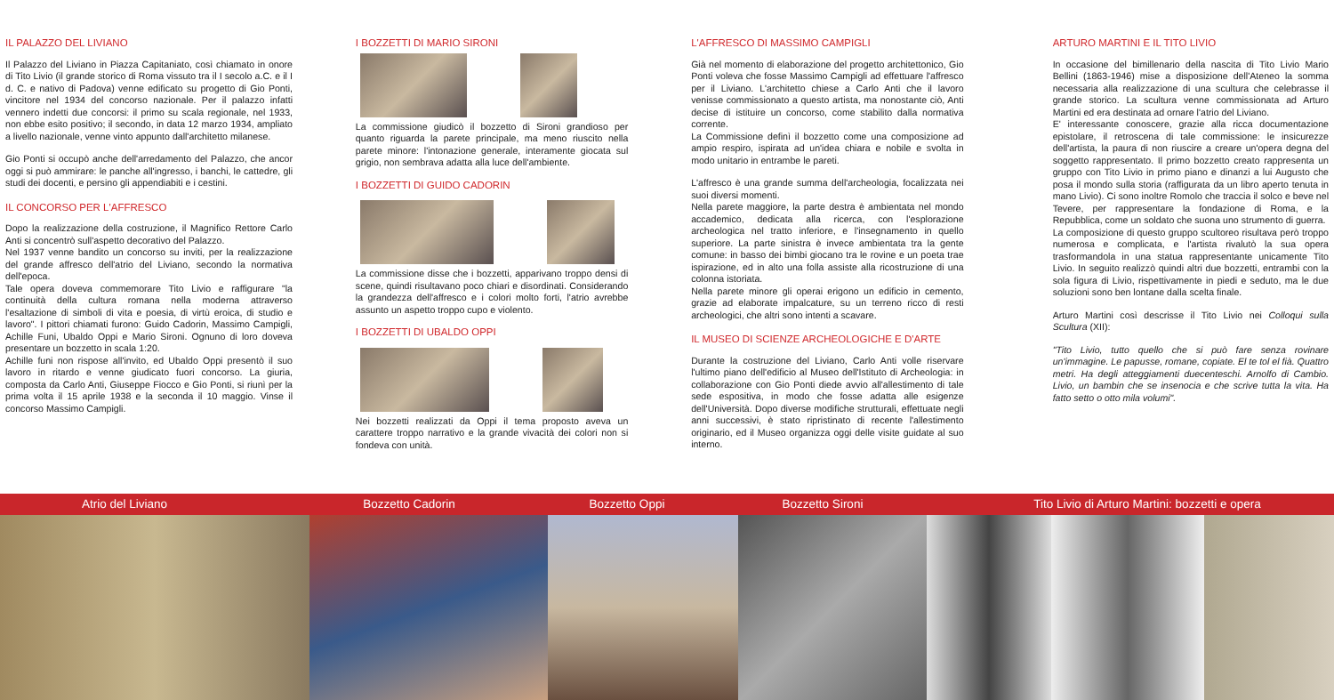IL PALAZZO DEL LIVIANO
Il Palazzo del Liviano in Piazza Capitaniato, così chiamato in onore di Tito Livio (il grande storico di Roma vissuto tra il I secolo a.C. e il I d. C. e nativo di Padova) venne edificato su progetto di Gio Ponti, vincitore nel 1934 del concorso nazionale. Per il palazzo infatti vennero indetti due concorsi: il primo su scala regionale, nel 1933, non ebbe esito positivo; il secondo, in data 12 marzo 1934, ampliato a livello nazionale, venne vinto appunto dall'architetto milanese.
Gio Ponti si occupò anche dell'arredamento del Palazzo, che ancor oggi si può ammirare: le panche all'ingresso, i banchi, le cattedre, gli studi dei docenti, e persino gli appendiabiti e i cestini.
IL CONCORSO PER L'AFFRESCO
Dopo la realizzazione della costruzione, il Magnifico Rettore Carlo Anti si concentrò sull'aspetto decorativo del Palazzo.
Nel 1937 venne bandito un concorso su inviti, per la realizzazione del grande affresco dell'atrio del Liviano, secondo la normativa dell'epoca.
Tale opera doveva commemorare Tito Livio e raffigurare "la continuità della cultura romana nella moderna attraverso l'esaltazione di simboli di vita e poesia, di virtù eroica, di studio e lavoro". I pittori chiamati furono: Guido Cadorin, Massimo Campigli, Achille Funi, Ubaldo Oppi e Mario Sironi. Ognuno di loro doveva presentare un bozzetto in scala 1:20.
Achille funi non rispose all'invito, ed Ubaldo Oppi presentò il suo lavoro in ritardo e venne giudicato fuori concorso. La giuria, composta da Carlo Anti, Giuseppe Fiocco e Gio Ponti, si riunì per la prima volta il 15 aprile 1938 e la seconda il 10 maggio. Vinse il concorso Massimo Campigli.
I BOZZETTI DI MARIO SIRONI
La commissione giudicò il bozzetto di Sironi grandioso per quanto riguarda la parete principale, ma meno riuscito nella parete minore: l'intonazione generale, interamente giocata sul grigio, non sembrava adatta alla luce dell'ambiente.
I BOZZETTI DI GUIDO CADORIN
La commissione disse che i bozzetti, apparivano troppo densi di scene, quindi risultavano poco chiari e disordinati. Considerando la grandezza dell'affresco e i colori molto forti, l'atrio avrebbe assunto un aspetto troppo cupo e violento.
I BOZZETTI DI UBALDO OPPI
Nei bozzetti realizzati da Oppi il tema proposto aveva un carattere troppo narrativo e la grande vivacità dei colori non si fondeva con unità.
L'AFFRESCO DI MASSIMO CAMPIGLI
Già nel momento di elaborazione del progetto architettonico, Gio Ponti voleva che fosse Massimo Campigli ad effettuare l'affresco per il Liviano. L'architetto chiese a Carlo Anti che il lavoro venisse commissionato a questo artista, ma nonostante ciò, Anti decise di istituire un concorso, come stabilito dalla normativa corrente.
La Commissione definì il bozzetto come una composizione ad ampio respiro, ispirata ad un'idea chiara e nobile e svolta in modo unitario in entrambe le pareti.
L'affresco è una grande summa dell'archeologia, focalizzata nei suoi diversi momenti.
Nella parete maggiore, la parte destra è ambientata nel mondo accademico, dedicata alla ricerca, con l'esplorazione archeologica nel tratto inferiore, e l'insegnamento in quello superiore. La parte sinistra è invece ambientata tra la gente comune: in basso dei bimbi giocano tra le rovine e un poeta trae ispirazione, ed in alto una folla assiste alla ricostruzione di una colonna istoriata.
Nella parete minore gli operai erigono un edificio in cemento, grazie ad elaborate impalcature, su un terreno ricco di resti archeologici, che altri sono intenti a scavare.
IL MUSEO DI SCIENZE ARCHEOLOGICHE E D'ARTE
Durante la costruzione del Liviano, Carlo Anti volle riservare l'ultimo piano dell'edificio al Museo dell'Istituto di Archeologia: in collaborazione con Gio Ponti diede avvio all'allestimento di tale sede espositiva, in modo che fosse adatta alle esigenze dell'Università. Dopo diverse modifiche strutturali, effettuate negli anni successivi, è stato ripristinato di recente l'allestimento originario, ed il Museo organizza oggi delle visite guidate al suo interno.
ARTURO MARTINI E IL TITO LIVIO
In occasione del bimillenario della nascita di Tito Livio Mario Bellini (1863-1946) mise a disposizione dell'Ateneo la somma necessaria alla realizzazione di una scultura che celebrasse il grande storico. La scultura venne commissionata ad Arturo Martini ed era destinata ad ornare l'atrio del Liviano.
E' interessante conoscere, grazie alla ricca documentazione epistolare, il retroscena di tale commissione: le insicurezze dell'artista, la paura di non riuscire a creare un'opera degna del soggetto rappresentato. Il primo bozzetto creato rappresenta un gruppo con Tito Livio in primo piano e dinanzi a lui Augusto che posa il mondo sulla storia (raffigurata da un libro aperto tenuta in mano Livio). Ci sono inoltre Romolo che traccia il solco e beve nel Tevere, per rappresentare la fondazione di Roma, e la Repubblica, come un soldato che suona uno strumento di guerra.
La composizione di questo gruppo scultoreo risultava però troppo numerosa e complicata, e l'artista rivalutò la sua opera trasformandola in una statua rappresentante unicamente Tito Livio. In seguito realizzò quindi altri due bozzetti, entrambi con la sola figura di Livio, rispettivamente in piedi e seduto, ma le due soluzioni sono ben lontane dalla scelta finale.
Arturo Martini così descrisse il Tito Livio nei Colloqui sulla Scultura (XII):
"Tito Livio, tutto quello che si può fare senza rovinare un'immagine. Le papusse, romane, copiate. El te tol el fià. Quattro metri. Ha degli atteggiamenti duecenteschi. Arnolfo di Cambio. Livio, un bambin che se insenocia e che scrive tutta la vita. Ha fatto setto o otto mila volumi".
Atrio del Liviano Bozzetto Cadorin Bozzetto Oppi Bozzetto Sironi Tito Livio di Arturo Martini: bozzetti e opera